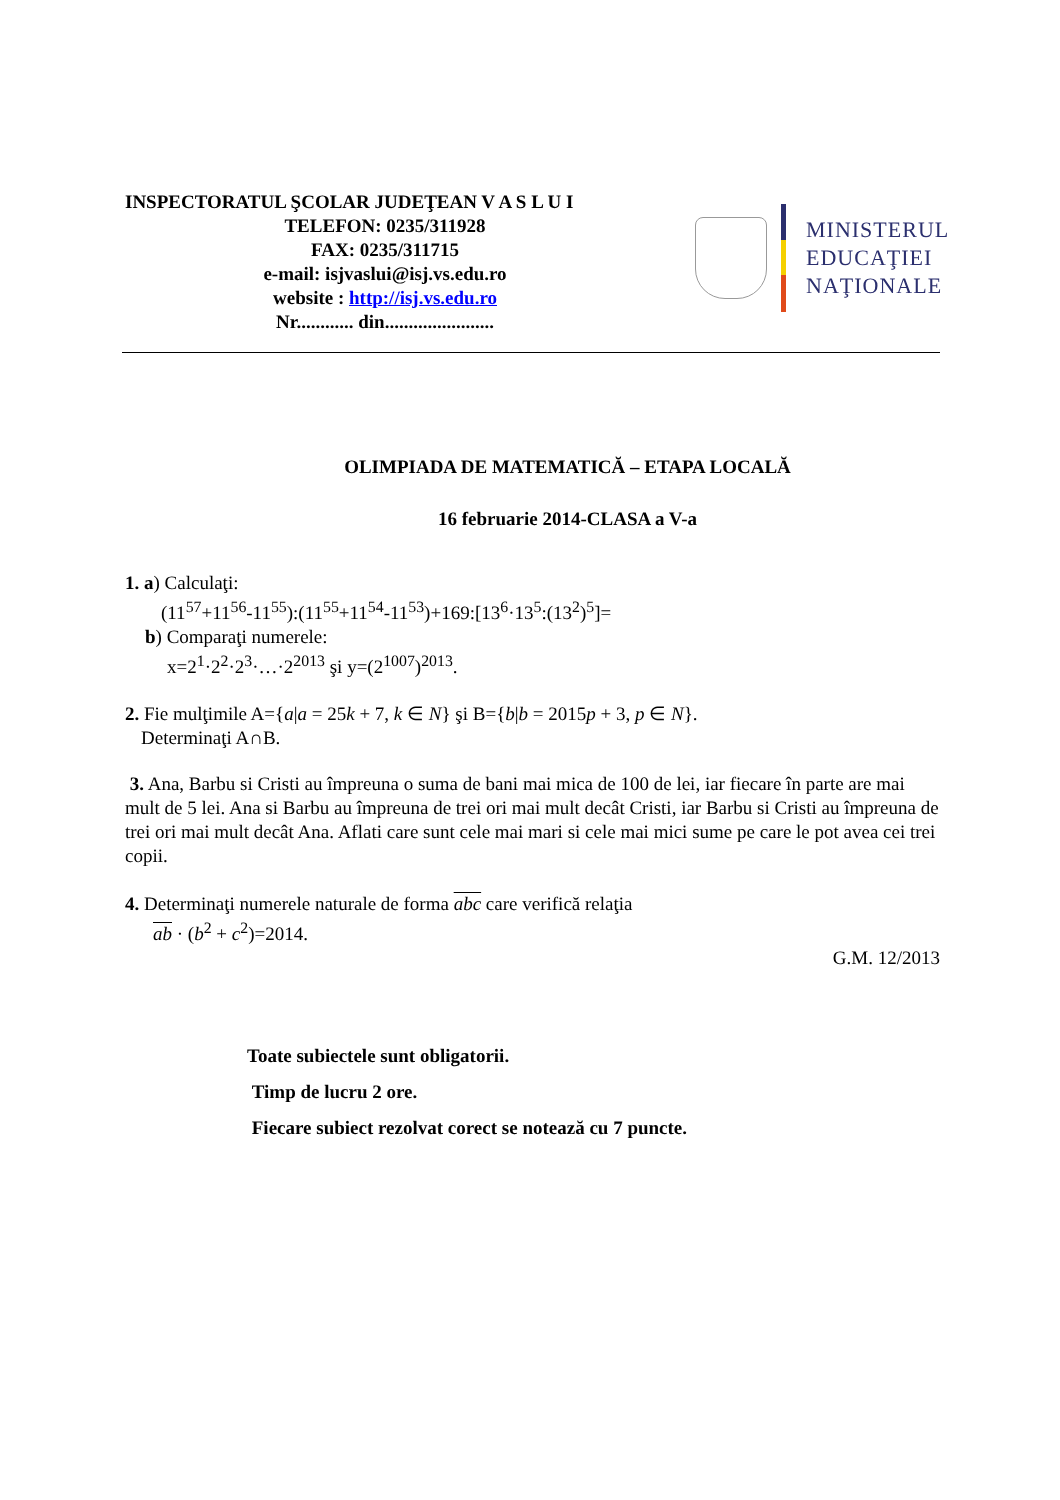INSPECTORATUL ŞCOLAR JUDEŢEAN V A S L U I
TELEFON: 0235/311928
FAX: 0235/311715
e-mail: isjvaslui@isj.vs.edu.ro
website : http://isj.vs.edu.ro
Nr............ din.......................
MINISTERUL
EDUCAŢIEI
NAŢIONALE
OLIMPIADA DE MATEMATICĂ – ETAPA LOCALĂ
16 februarie 2014-CLASA a V-a
1. a) Calculaţi:
(11<sup>57</sup>+11<sup>56</sup>-11<sup>55</sup>):(11<sup>55</sup>+11<sup>54</sup>-11<sup>53</sup>)+169:[13<sup>6</sup>·13<sup>5</sup>:(13<sup>2</sup>)<sup>5</sup>]=
b) Comparaţi numerele:
x=2<sup>1</sup>·2<sup>2</sup>·2<sup>3</sup>·…·2<sup>2013</sup> şi y=(2<sup>1007</sup>)<sup>2013</sup>.
2. Fie mulţimile A={a|a = 25k + 7, k ∈ N} şi B={b|b = 2015p + 3, p ∈ N}.
Determinaţi A∩B.
3. Ana, Barbu si Cristi au împreuna o suma de bani mai mica de 100 de lei, iar fiecare în parte are mai mult de 5 lei. Ana si Barbu au împreuna de trei ori mai mult decât Cristi, iar Barbu si Cristi au împreuna de trei ori mai mult decât Ana. Aflati care sunt cele mai mari si cele mai mici sume pe care le pot avea cei trei copii.
4. Determinaţi numerele naturale de forma abc care verifică relaţia
ab · (b<sup>2</sup> + c<sup>2</sup>)=2014.
G.M. 12/2013
Toate subiectele sunt obligatorii.
Timp de lucru 2 ore.
Fiecare subiect rezolvat corect se notează cu 7 puncte.